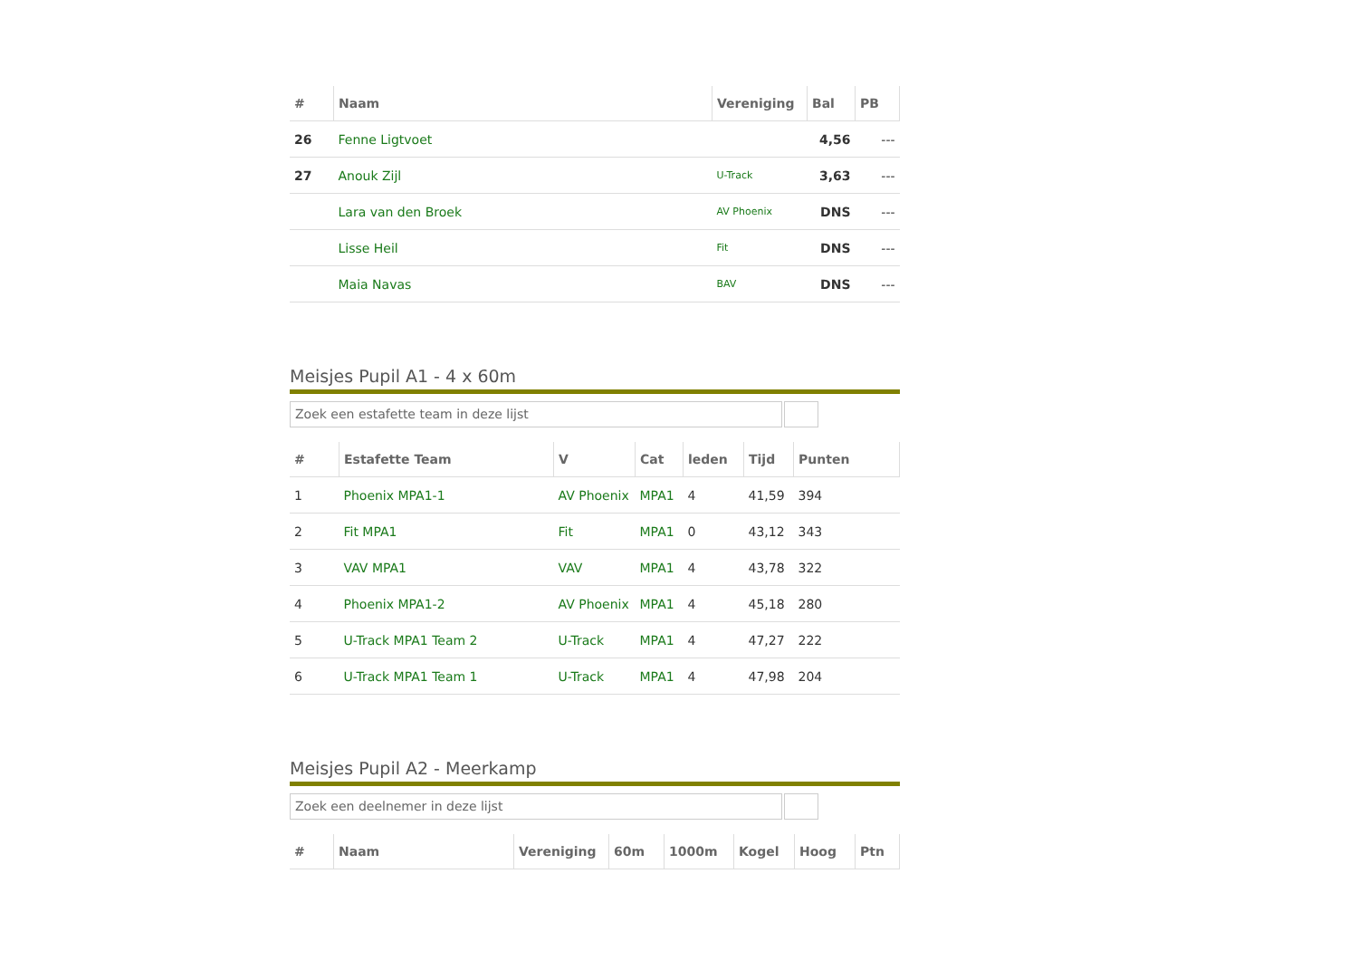| # | Naam | Vereniging | Bal | PB |
| --- | --- | --- | --- | --- |
| 26 | Fenne Ligtvoet | | 4,56 | --- |
| 27 | Anouk Zijl | U-Track | 3,63 | --- |
| | Lara van den Broek | AV Phoenix | DNS | --- |
| | Lisse Heil | Fit | DNS | --- |
| | Maia Navas | BAV | DNS | --- |
Meisjes Pupil A1 - 4 x 60m
Zoek een estafette team in deze lijst
| # | Estafette Team | V | Cat | leden | Tijd | Punten |
| --- | --- | --- | --- | --- | --- | --- |
| 1 | Phoenix MPA1-1 | AV Phoenix | MPA1 | 4 | 41,59 | 394 |
| 2 | Fit MPA1 | Fit | MPA1 | 0 | 43,12 | 343 |
| 3 | VAV MPA1 | VAV | MPA1 | 4 | 43,78 | 322 |
| 4 | Phoenix MPA1-2 | AV Phoenix | MPA1 | 4 | 45,18 | 280 |
| 5 | U-Track MPA1 Team 2 | U-Track | MPA1 | 4 | 47,27 | 222 |
| 6 | U-Track MPA1 Team 1 | U-Track | MPA1 | 4 | 47,98 | 204 |
Meisjes Pupil A2 - Meerkamp
Zoek een deelnemer in deze lijst
| # | Naam | Vereniging | 60m | 1000m | Kogel | Hoog | Ptn |
| --- | --- | --- | --- | --- | --- | --- | --- |